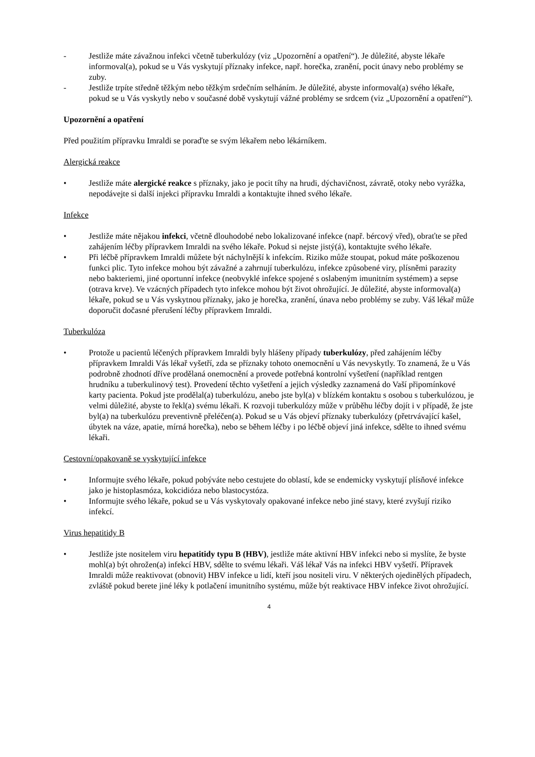- Jestliže máte závažnou infekci včetně tuberkulózy (viz „Upozornění a opatření“). Je důležité, abyste lékaře informoval(a), pokud se u Vás vyskytují příznaky infekce, např. horečka, zranění, pocit únavy nebo problémy se zuby.
- Jestliže trpíte středně těžkým nebo těžkým srdečním selháním. Je důležité, abyste informoval(a) svého lékaře, pokud se u Vás vyskytly nebo v současné době vyskytují vážné problémy se srdcem (viz „Upozornění a opatření“).
Upozornění a opatření
Před použitím přípravku Imraldi se poraďte se svým lékařem nebo lékárníkem.
Alergická reakce
• Jestliže máte alergické reakce s příznaky, jako je pocit tíhy na hrudi, dýchavičnost, závratě, otoky nebo vyrážka, nepodávejte si další injekci přípravku Imraldi a kontaktujte ihned svého lékaře.
Infekce
• Jestliže máte nějakou infekci, včetně dlouhodobé nebo lokalizované infekce (např. bércový vřed), obraťte se před zahájením léčby přípravkem Imraldi na svého lékaře. Pokud si nejste jistý(á), kontaktujte svého lékaře.
• Při léčbě přípravkem Imraldi můžete být náchylnější k infekcím. Riziko může stoupat, pokud máte poškozenou funkci plic. Tyto infekce mohou být závažné a zahrnují tuberkulózu, infekce způsobené viry, plísněmi parazity nebo bakteriemi, jiné oportunní infekce (neobvyklé infekce spojené s oslabeným imunitním systémem) a sepse (otrava krve). Ve vzácných případech tyto infekce mohou být život ohrožující. Je důležité, abyste informoval(a) lékaře, pokud se u Vás vyskytnou příznaky, jako je horečka, zranění, únava nebo problémy se zuby. Váš lékař může doporučit dočasné přerušení léčby přípravkem Imraldi.
Tuberkulóza
• Protože u pacientů léčených přípravkem Imraldi byly hlášeny případy tuberkulózy, před zahájením léčby přípravkem Imraldi Vás lékař vyšetří, zda se příznaky tohoto onemocnění u Vás nevyskytly. To znamená, že u Vás podrobně zhodnotí dříve prodělaná onemocnění a provede potřebná kontrolní vyšetření (například rentgen hrudníku a tuberkulinový test). Provedení těchto vyšetření a jejich výsledky zaznamená do Vaší připomínkové karty pacienta. Pokud jste prodělal(a) tuberkulózu, anebo jste byl(a) v blízkém kontaktu s osobou s tuberkulózou, je velmi důležité, abyste to řekl(a) svému lékaři. K rozvoji tuberkulózy může v průběhu léčby dojít i v případě, že jste byl(a) na tuberkulózu preventivně přeléčen(a). Pokud se u Vás objeví příznaky tuberkulózy (přetrvávající kašel, úbytek na váze, apatie, mírná horečka), nebo se během léčby i po léčbě objeví jiná infekce, sdělte to ihned svému lékaři.
Cestovní/opakovaně se vyskytující infekce
• Informujte svého lékaře, pokud pobýváte nebo cestujete do oblastí, kde se endemicky vyskytují plísňové infekce jako je histoplasmóza, kokcidióza nebo blastocystóza.
• Informujte svého lékaře, pokud se u Vás vyskytovaly opakované infekce nebo jiné stavy, které zvyšují riziko infekcí.
Virus hepatitidy B
• Jestliže jste nositelem viru hepatitidy typu B (HBV), jestliže máte aktivní HBV infekci nebo si myslíte, že byste mohl(a) být ohrožen(a) infekcí HBV, sdělte to svému lékaři. Váš lékař Vás na infekci HBV vyšetří. Přípravek Imraldi může reaktivovat (obnovit) HBV infekce u lidí, kteří jsou nositeli viru. V některých ojedinělých případech, zvláště pokud berete jiné léky k potlačení imunitního systému, může být reaktivace HBV infekce život ohrožující.
4